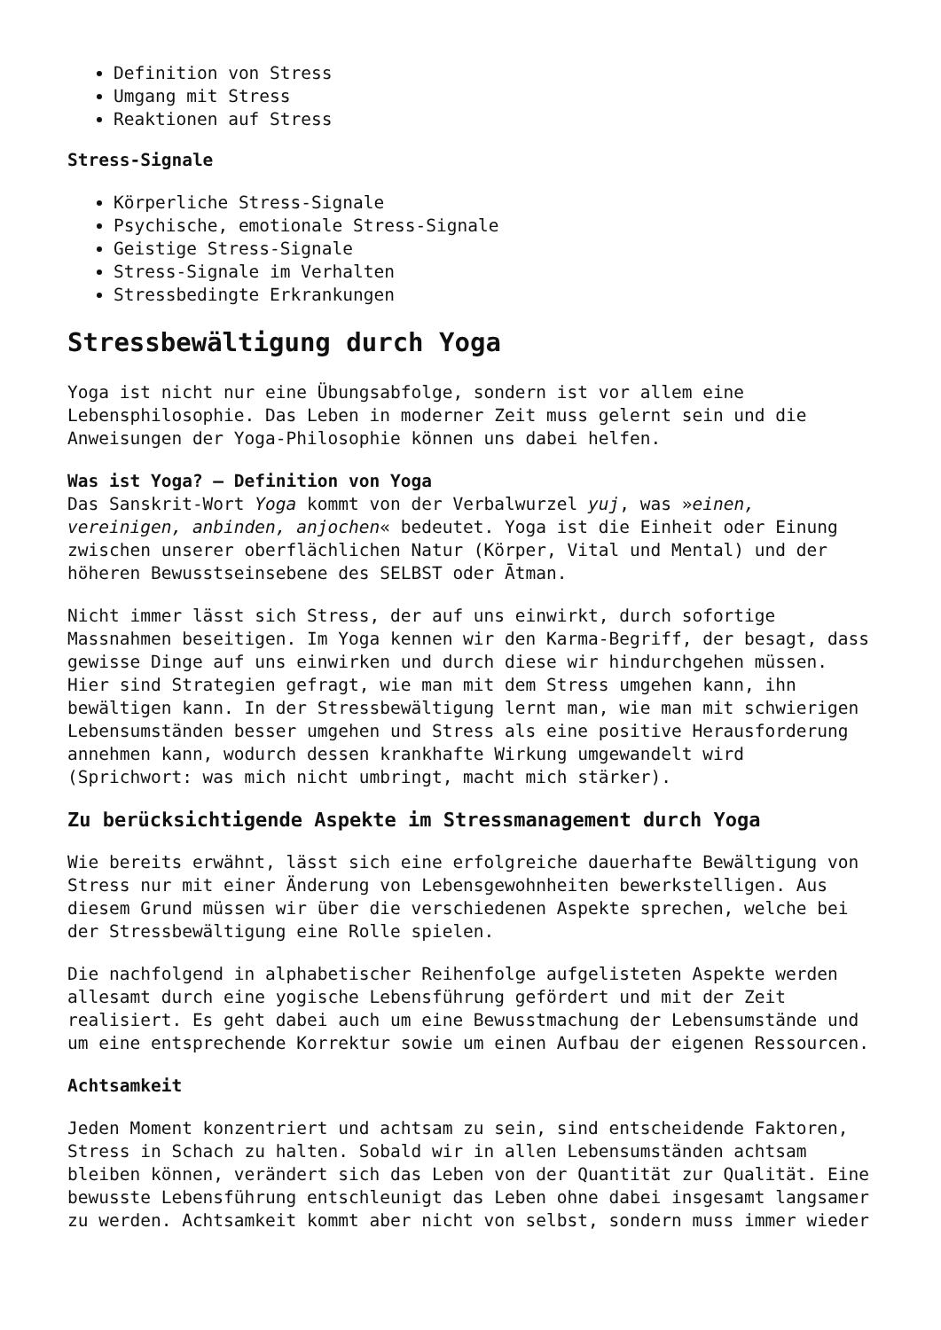Definition von Stress
Umgang mit Stress
Reaktionen auf Stress
Stress-Signale
Körperliche Stress-Signale
Psychische, emotionale Stress-Signale
Geistige Stress-Signale
Stress-Signale im Verhalten
Stressbedingte Erkrankungen
Stressbewältigung durch Yoga
Yoga ist nicht nur eine Übungsabfolge, sondern ist vor allem eine Lebensphilosophie. Das Leben in moderner Zeit muss gelernt sein und die Anweisungen der Yoga-Philosophie können uns dabei helfen.
Was ist Yoga? – Definition von Yoga
Das Sanskrit-Wort Yoga kommt von der Verbalwurzel yuj, was »einen, vereinigen, anbinden, anjochen« bedeutet. Yoga ist die Einheit oder Einung zwischen unserer oberflächlichen Natur (Körper, Vital und Mental) und der höheren Bewusstseinsebene des SELBST oder Ātman.
Nicht immer lässt sich Stress, der auf uns einwirkt, durch sofortige Massnahmen beseitigen. Im Yoga kennen wir den Karma-Begriff, der besagt, dass gewisse Dinge auf uns einwirken und durch diese wir hindurchgehen müssen. Hier sind Strategien gefragt, wie man mit dem Stress umgehen kann, ihn bewältigen kann. In der Stressbewältigung lernt man, wie man mit schwierigen Lebensumständen besser umgehen und Stress als eine positive Herausforderung annehmen kann, wodurch dessen krankhafte Wirkung umgewandelt wird (Sprichwort: was mich nicht umbringt, macht mich stärker).
Zu berücksichtigende Aspekte im Stressmanagement durch Yoga
Wie bereits erwähnt, lässt sich eine erfolgreiche dauerhafte Bewältigung von Stress nur mit einer Änderung von Lebensgewohnheiten bewerkstelligen. Aus diesem Grund müssen wir über die verschiedenen Aspekte sprechen, welche bei der Stressbewältigung eine Rolle spielen.
Die nachfolgend in alphabetischer Reihenfolge aufgelisteten Aspekte werden allesamt durch eine yogische Lebensführung gefördert und mit der Zeit realisiert. Es geht dabei auch um eine Bewusstmachung der Lebensumstände und um eine entsprechende Korrektur sowie um einen Aufbau der eigenen Ressourcen.
Achtsamkeit
Jeden Moment konzentriert und achtsam zu sein, sind entscheidende Faktoren, Stress in Schach zu halten. Sobald wir in allen Lebensumständen achtsam bleiben können, verändert sich das Leben von der Quantität zur Qualität. Eine bewusste Lebensführung entschleunigt das Leben ohne dabei insgesamt langsamer zu werden. Achtsamkeit kommt aber nicht von selbst, sondern muss immer wieder